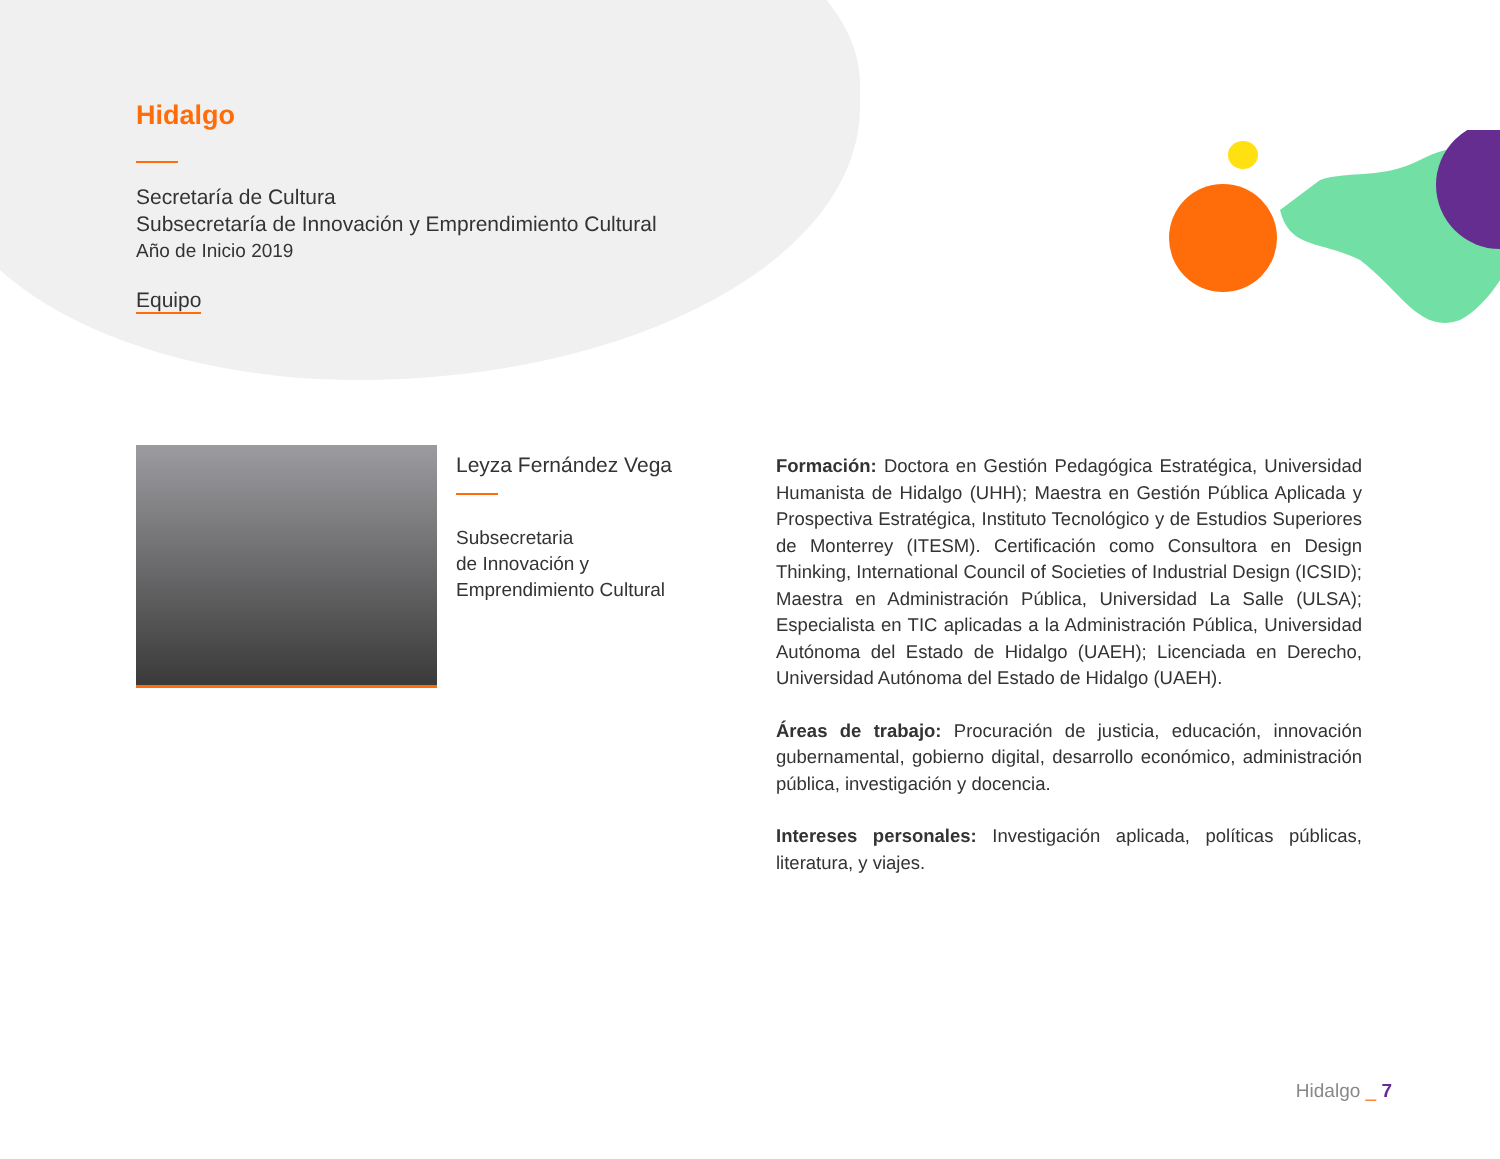Hidalgo
Secretaría de Cultura
Subsecretaría de Innovación y Emprendimiento Cultural
Año de Inicio 2019
Equipo
Leyza Fernández Vega
Subsecretaria
de Innovación y
Emprendimiento Cultural
Formación: Doctora en Gestión Pedagógica Estratégica, Universidad Humanista de Hidalgo (UHH); Maestra en Gestión Pública Aplicada y Prospectiva Estratégica, Instituto Tecnológico y de Estudios Superiores de Monterrey (ITESM). Certificación como Consultora en Design Thinking, International Council of Societies of Industrial Design (ICSID); Maestra en Administración Pública, Universidad La Salle (ULSA); Especialista en TIC aplicadas a la Administración Pública, Universidad Autónoma del Estado de Hidalgo (UAEH); Licenciada en Derecho, Universidad Autónoma del Estado de Hidalgo (UAEH).
Áreas de trabajo: Procuración de justicia, educación, innovación gubernamental, gobierno digital, desarrollo económico, administración pública, investigación y docencia.
Intereses personales: Investigación aplicada, políticas públicas, literatura, y viajes.
Hidalgo _ 7